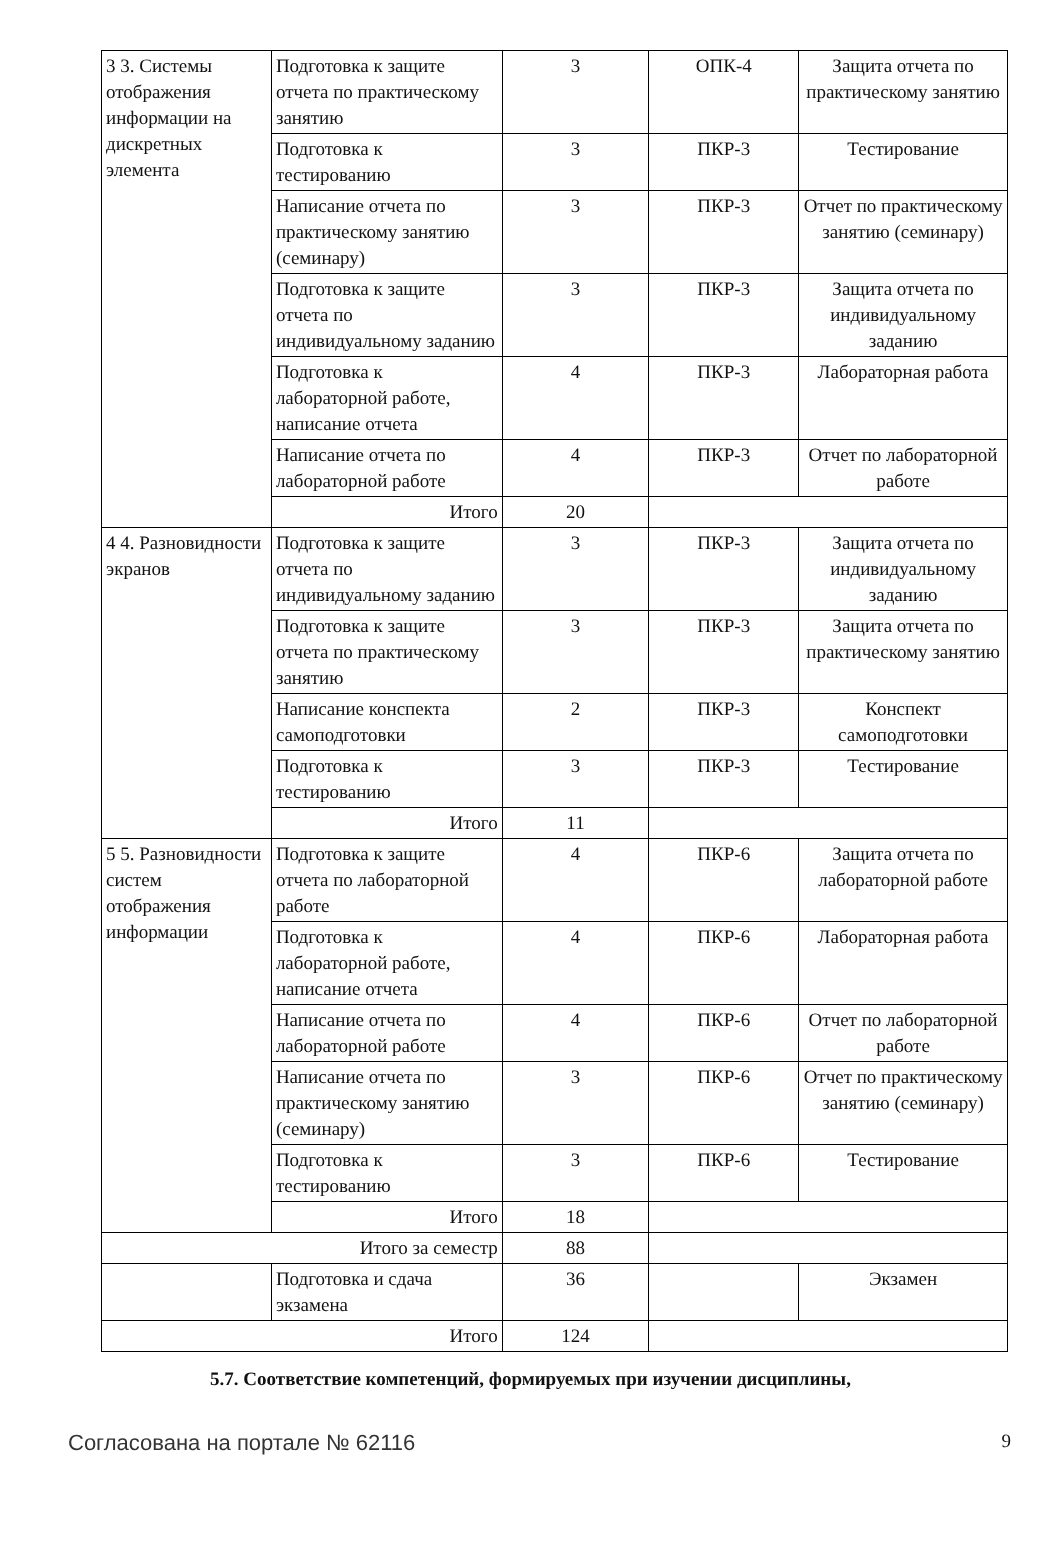| 3 3. Системы отображения информации на дискретных элемента | Подготовка к защите отчета по практическому занятию | 3 | ОПК-4 | Защита отчета по практическому занятию |
| | Подготовка к тестированию | 3 | ПКР-3 | Тестирование |
| | Написание отчета по практическому занятию (семинару) | 3 | ПКР-3 | Отчет по практическому занятию (семинару) |
| | Подготовка к защите отчета по индивидуальному заданию | 3 | ПКР-3 | Защита отчета по индивидуальному заданию |
| | Подготовка к лабораторной работе, написание отчета | 4 | ПКР-3 | Лабораторная работа |
| | Написание отчета по лабораторной работе | 4 | ПКР-3 | Отчет по лабораторной работе |
| | Итого | 20 | | |
| 4 4. Разновидности экранов | Подготовка к защите отчета по индивидуальному заданию | 3 | ПКР-3 | Защита отчета по индивидуальному заданию |
| | Подготовка к защите отчета по практическому занятию | 3 | ПКР-3 | Защита отчета по практическому занятию |
| | Написание конспекта самоподготовки | 2 | ПКР-3 | Конспект самоподготовки |
| | Подготовка к тестированию | 3 | ПКР-3 | Тестирование |
| | Итого | 11 | | |
| 5 5. Разновидности систем отображения информации | Подготовка к защите отчета по лабораторной работе | 4 | ПКР-6 | Защита отчета по лабораторной работе |
| | Подготовка к лабораторной работе, написание отчета | 4 | ПКР-6 | Лабораторная работа |
| | Написание отчета по лабораторной работе | 4 | ПКР-6 | Отчет по лабораторной работе |
| | Написание отчета по практическому занятию (семинару) | 3 | ПКР-6 | Отчет по практическому занятию (семинару) |
| | Подготовка к тестированию | 3 | ПКР-6 | Тестирование |
| | Итого | 18 | | |
| Итого за семестр | | 88 | | |
| | Подготовка и сдача экзамена | 36 | | Экзамен |
| Итого | | 124 | | |
5.7. Соответствие компетенций, формируемых при изучении дисциплины,
Согласована на портале № 62116 9